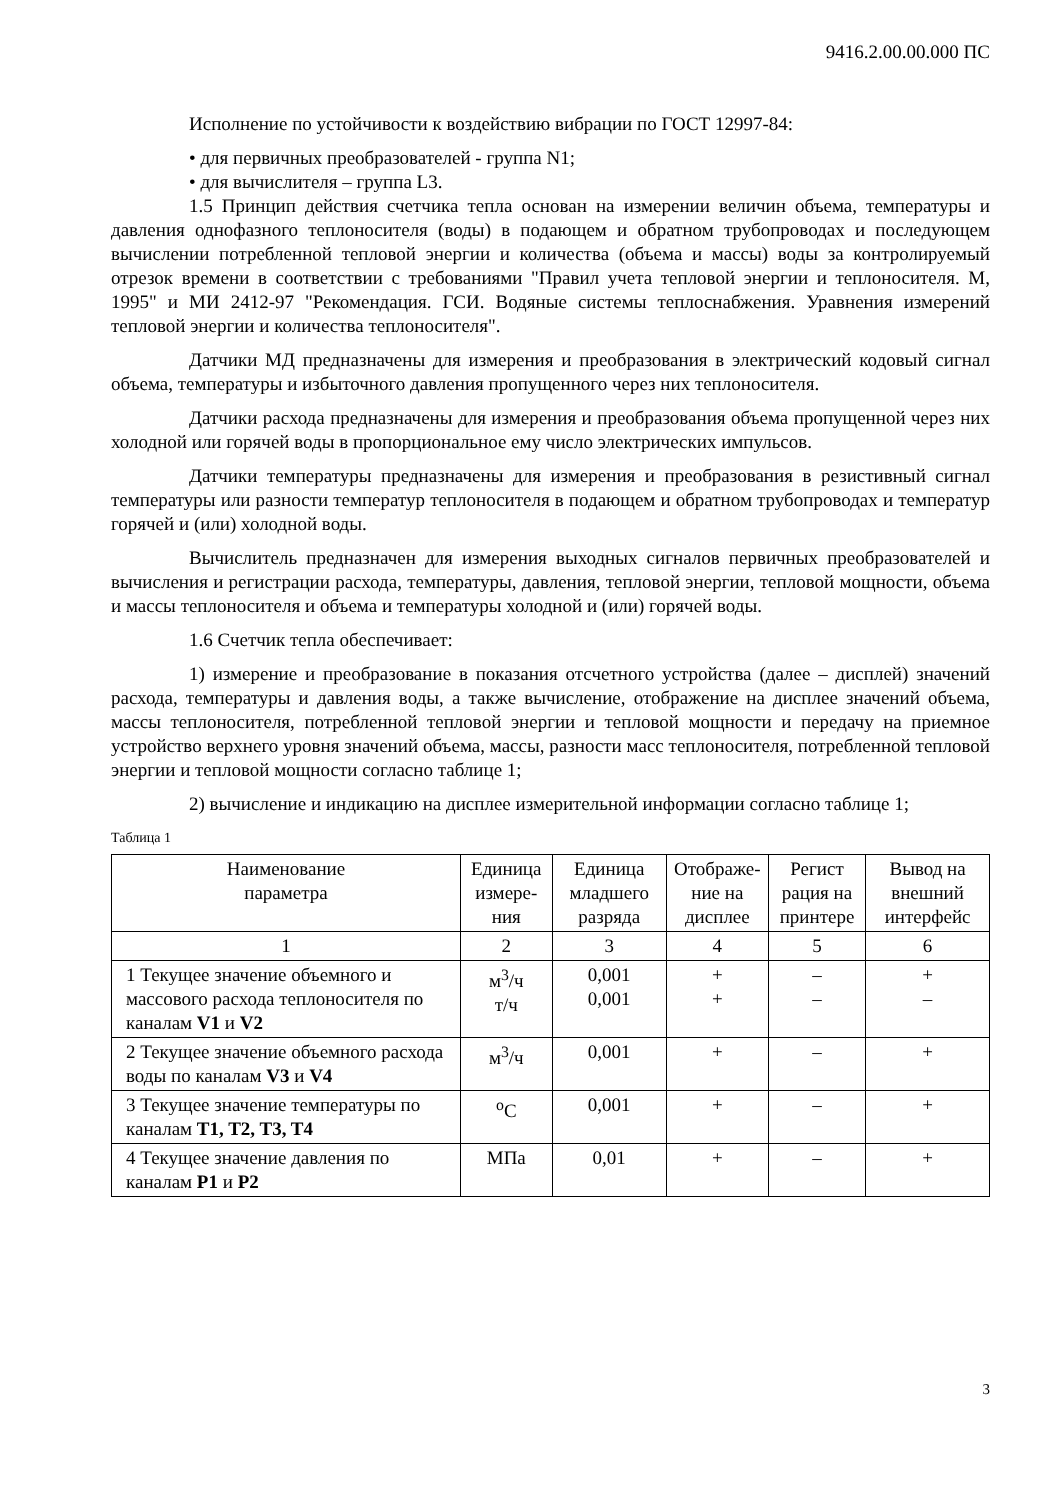9416.2.00.00.000 ПС
Исполнение по устойчивости к воздействию вибрации по ГОСТ 12997-84:
• для первичных преобразователей - группа N1;
• для вычислителя – группа L3.
1.5 Принцип действия счетчика тепла основан на измерении величин объема, температуры и давления однофазного теплоносителя (воды) в подающем и обратном трубопроводах и последующем вычислении потребленной тепловой энергии и количества (объема и массы) воды за контролируемый отрезок времени в соответствии с требованиями "Правил учета тепловой энергии и теплоносителя. М, 1995" и МИ 2412-97 "Рекомендация. ГСИ. Водяные системы теплоснабжения. Уравнения измерений тепловой энергии и количества теплоносителя".
Датчики МД предназначены для измерения и преобразования в электрический кодовый сигнал объема, температуры и избыточного давления пропущенного через них теплоносителя.
Датчики расхода предназначены для измерения и преобразования объема пропущенной через них холодной или горячей воды в пропорциональное ему число электрических импульсов.
Датчики температуры предназначены для измерения и преобразования в резистивный сигнал температуры или разности температур теплоносителя в подающем и обратном трубопроводах и температур горячей и (или) холодной воды.
Вычислитель предназначен для измерения выходных сигналов первичных преобразователей и вычисления и регистрации расхода, температуры, давления, тепловой энергии, тепловой мощности, объема и массы теплоносителя и объема и температуры холодной и (или) горячей воды.
1.6 Счетчик тепла обеспечивает:
1) измерение и преобразование в показания отсчетного устройства (далее – дисплей) значений расхода, температуры и давления воды, а также вычисление, отображение на дисплее значений объема, массы теплоносителя, потребленной тепловой энергии и тепловой мощности и передачу на приемное устройство верхнего уровня значений объема, массы, разности масс теплоносителя, потребленной тепловой энергии и тепловой мощности согласно таблице 1;
2) вычисление и индикацию на дисплее измерительной информации согласно таблице 1;
Таблица 1
| Наименование параметра | Единица измере- ния | Единица младшего разряда | Отображе- ние на дисплее | Регист рация на принтере | Вывод на внешний интерфейс |
| --- | --- | --- | --- | --- | --- |
| 1 | 2 | 3 | 4 | 5 | 6 |
| 1 Текущее значение объемного и массового расхода теплоносителя по каналам V1 и V2 | м<sup>3</sup>/ч т/ч | 0,001 0,001 | + + | – – | + – |
| 2 Текущее значение объемного расхода воды по каналам V3 и V4 | м<sup>3</sup>/ч | 0,001 | + | – | + |
| 3 Текущее значение температуры по каналам T1, T2, T3, T4 | <sup>o</sup> C | 0,001 | + | – | + |
| 4 Текущее значение давления по каналам P1 и P2 | МПа | 0,01 | + | – | + |
3